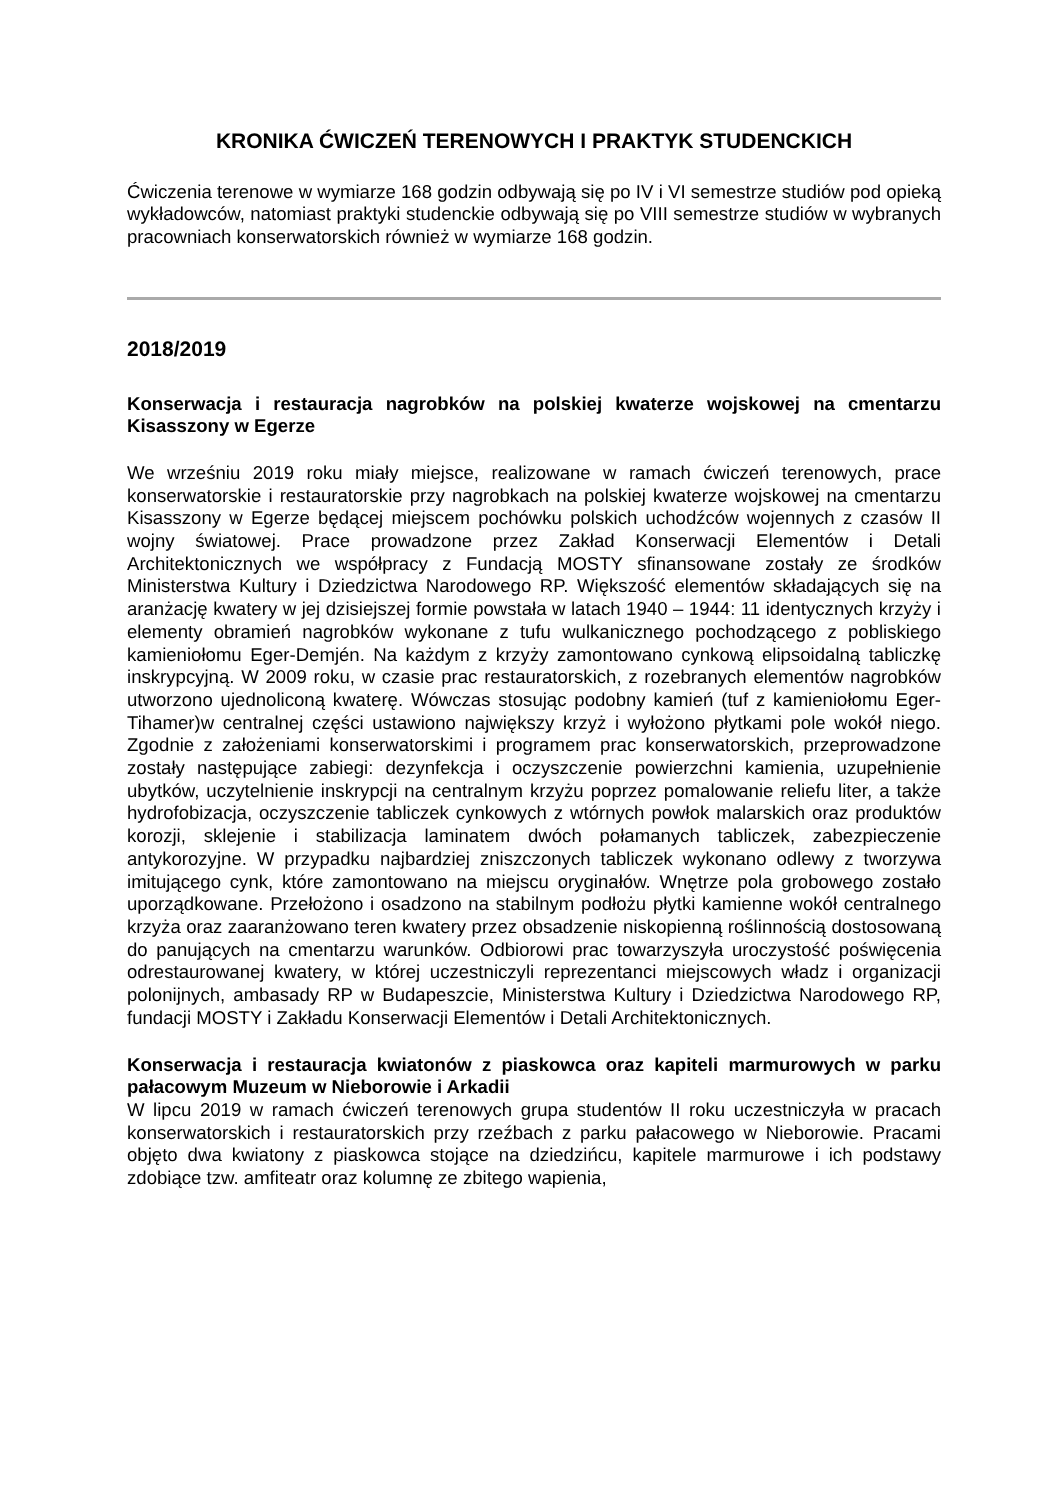KRONIKA ĆWICZEŃ TERENOWYCH I PRAKTYK STUDENCKICH
Ćwiczenia terenowe w wymiarze 168 godzin odbywają się po IV i VI semestrze studiów pod opieką wykładowców, natomiast praktyki studenckie odbywają się po VIII semestrze studiów w wybranych pracowniach konserwatorskich również w wymiarze 168 godzin.
2018/2019
Konserwacja i restauracja nagrobków na polskiej kwaterze wojskowej na cmentarzu Kisasszony w Egerze
We wrześniu 2019 roku miały miejsce, realizowane w ramach ćwiczeń terenowych, prace konserwatorskie i restauratorskie przy nagrobkach na polskiej kwaterze wojskowej na cmentarzu Kisasszony w Egerze będącej miejscem pochówku polskich uchodźców wojennych z czasów II wojny światowej. Prace prowadzone przez Zakład Konserwacji Elementów i Detali Architektonicznych we współpracy z Fundacją MOSTY sfinansowane zostały ze środków Ministerstwa Kultury i Dziedzictwa Narodowego RP. Większość elementów składających się na aranżację kwatery w jej dzisiejszej formie powstała w latach 1940 – 1944: 11 identycznych krzyży i elementy obramień nagrobków wykonane z tufu wulkanicznego pochodzącego z pobliskiego kamieniołomu Eger-Demjén. Na każdym z krzyży zamontowano cynkową elipsoidalną tabliczkę inskrypcyjną. W 2009 roku, w czasie prac restauratorskich, z rozebranych elementów nagrobków utworzono ujednoliconą kwaterę. Wówczas stosując podobny kamień (tuf z kamieniołomu Eger-Tihamer)w centralnej części ustawiono największy krzyż i wyłożono płytkami pole wokół niego. Zgodnie z założeniami konserwatorskimi i programem prac konserwatorskich, przeprowadzone zostały następujące zabiegi: dezynfekcja i oczyszczenie powierzchni kamienia, uzupełnienie ubytków, uczytelnienie inskrypcji na centralnym krzyżu poprzez pomalowanie reliefu liter, a także hydrofobizacja, oczyszczenie tabliczek cynkowych z wtórnych powłok malarskich oraz produktów korozji, sklejenie i stabilizacja laminatem dwóch połamanych tabliczek, zabezpieczenie antykorozyjne. W przypadku najbardziej zniszczonych tabliczek wykonano odlewy z tworzywa imitującego cynk, które zamontowano na miejscu oryginałów. Wnętrze pola grobowego zostało uporządkowane. Przełożono i osadzono na stabilnym podłożu płytki kamienne wokół centralnego krzyża oraz zaaranżowano teren kwatery przez obsadzenie niskopienną roślinnością dostosowaną do panujących na cmentarzu warunków. Odbiorowi prac towarzyszyła uroczystość poświęcenia odrestaurowanej kwatery, w której uczestniczyli reprezentanci miejscowych władz i organizacji polonijnych, ambasady RP w Budapeszcie, Ministerstwa Kultury i Dziedzictwa Narodowego RP, fundacji MOSTY i Zakładu Konserwacji Elementów i Detali Architektonicznych.
Konserwacja i restauracja kwiatonów z piaskowca oraz kapiteli marmurowych w parku pałacowym Muzeum w Nieborowie i Arkadii
W lipcu 2019 w ramach ćwiczeń terenowych grupa studentów II roku uczestniczyła w pracach konserwatorskich i restauratorskich przy rzeźbach z parku pałacowego w Nieborowie. Pracami objęto dwa kwiatony z piaskowca stojące na dziedzińcu, kapitele marmurowe i ich podstawy zdobiące tzw. amfiteatr oraz kolumnę ze zbitego wapienia,